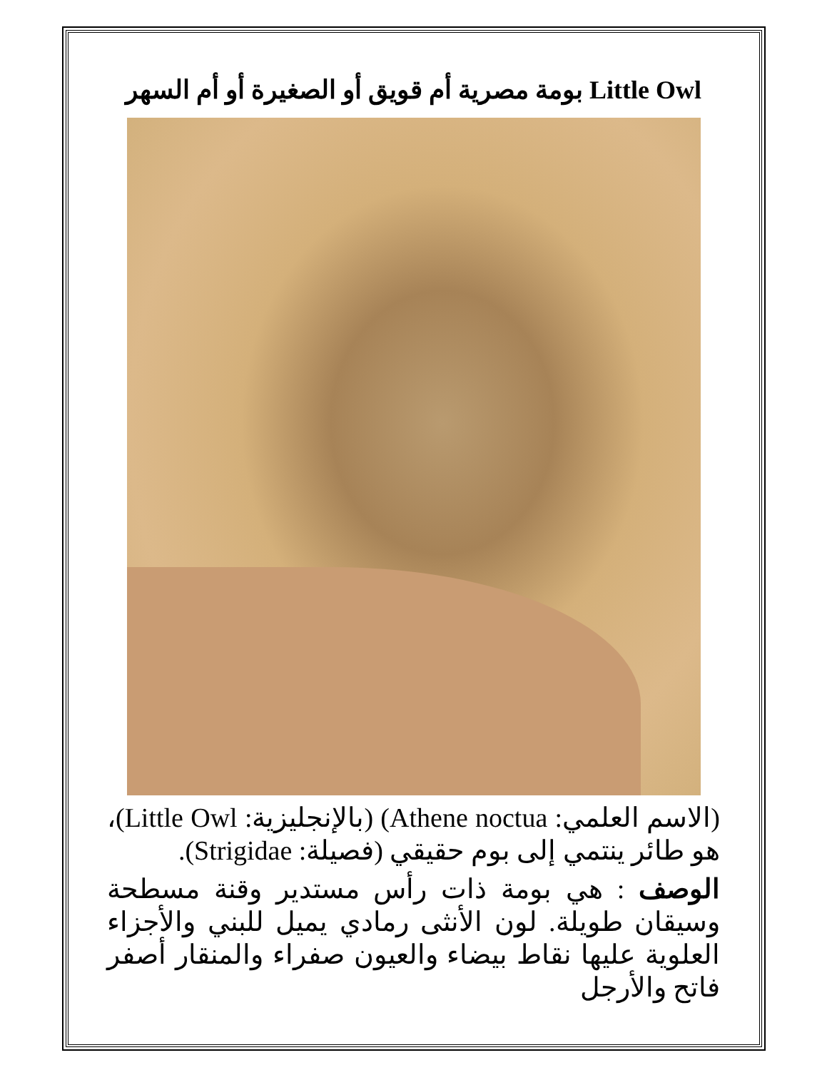Little Owl بومة مصرية أم قويق أو الصغيرة أو أم السهر
(الاسم العلمي: Athene noctua) (بالإنجليزية: Little Owl)، هو طائر ينتمي إلى بوم حقيقي (فصيلة: Strigidae).
الوصف : هي بومة ذات رأس مستدير وقنة مسطحة وسيقان طويلة. لون الأنثى رمادي يميل للبني والأجزاء العلوية عليها نقاط بيضاء والعيون صفراء والمنقار أصفر فاتح والأرجل